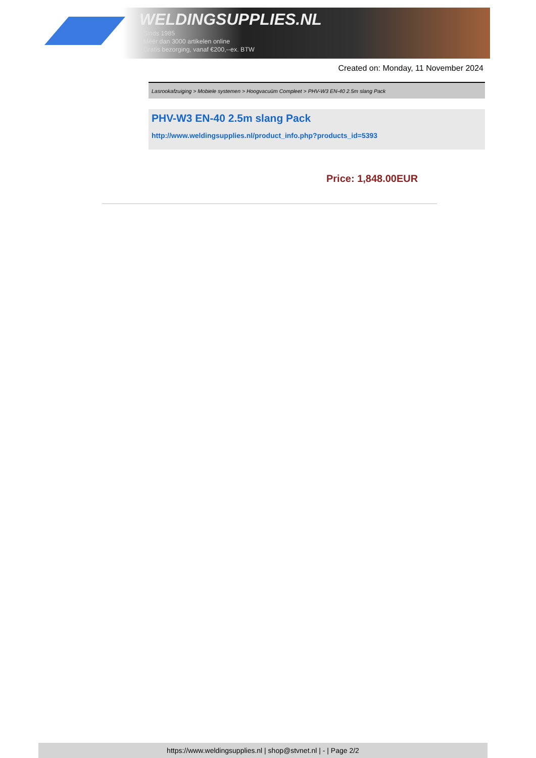WELDINGSUPPLIES.NL
- Sinds 1985
- Méér dan 3000 artikelen online
- Gratis bezorging, vanaf €200,--ex. BTW
Created on: Monday, 11 November 2024
Lasrookafzuiging > Mobiele systemen > Hoogvacuüm Compleet > PHV-W3 EN-40 2.5m slang Pack
PHV-W3 EN-40 2.5m slang Pack
http://www.weldingsupplies.nl/product_info.php?products_id=5393
Price: 1,848.00EUR
https://www.weldingsupplies.nl | shop@stvnet.nl | - | Page 2/2